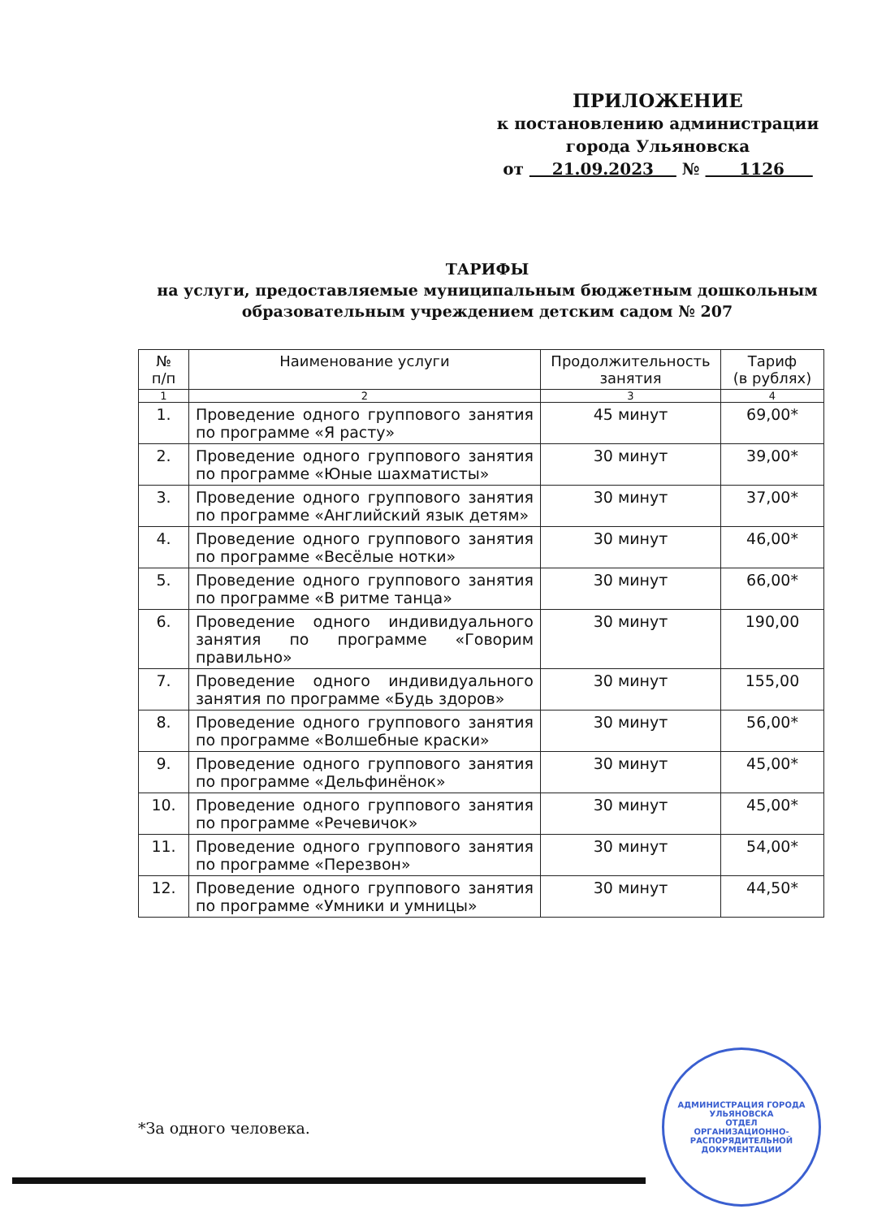ПРИЛОЖЕНИЕ
к постановлению администрации
города Ульяновска
от 21.09.2023 № 1126
ТАРИФЫ
на услуги, предоставляемые муниципальным бюджетным дошкольным образовательным учреждением детским садом № 207
| № п/п | Наименование услуги | Продолжительность занятия | Тариф (в рублях) |
| --- | --- | --- | --- |
| 1 | 2 | 3 | 4 |
| 1. | Проведение одного группового занятия по программе «Я расту» | 45 минут | 69,00* |
| 2. | Проведение одного группового занятия по программе «Юные шахматисты» | 30 минут | 39,00* |
| 3. | Проведение одного группового занятия по программе «Английский язык детям» | 30 минут | 37,00* |
| 4. | Проведение одного группового занятия по программе «Весёлые нотки» | 30 минут | 46,00* |
| 5. | Проведение одного группового занятия по программе «В ритме танца» | 30 минут | 66,00* |
| 6. | Проведение одного индивидуального занятия по программе «Говорим правильно» | 30 минут | 190,00 |
| 7. | Проведение одного индивидуального занятия по программе «Будь здоров» | 30 минут | 155,00 |
| 8. | Проведение одного группового занятия по программе «Волшебные краски» | 30 минут | 56,00* |
| 9. | Проведение одного группового занятия по программе «Дельфинёнок» | 30 минут | 45,00* |
| 10. | Проведение одного группового занятия по программе «Речевичок» | 30 минут | 45,00* |
| 11. | Проведение одного группового занятия по программе «Перезвон» | 30 минут | 54,00* |
| 12. | Проведение одного группового занятия по программе «Умники и умницы» | 30 минут | 44,50* |
*За одного человека.
АДМИНИСТРАЦИЯ ГОРОДА УЛЬЯНОВСКА
ОТДЕЛ
ОРГАНИЗАЦИОННО-
РАСПОРЯДИТЕЛЬНОЙ
ДОКУМЕНТАЦИИ